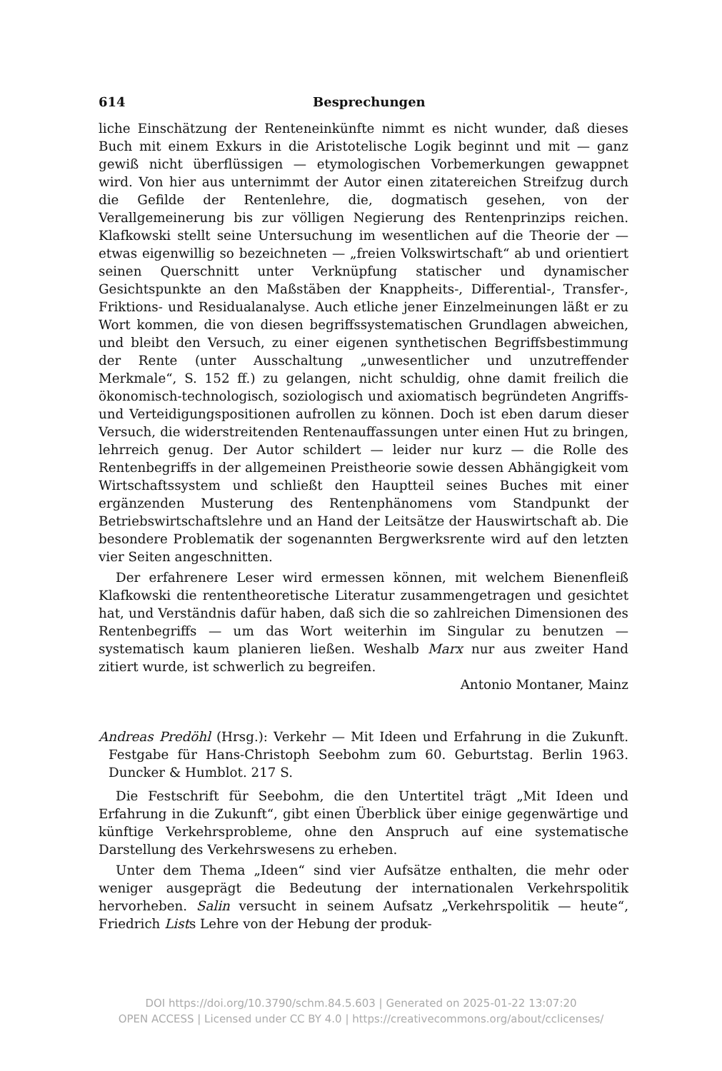614 Besprechungen
liche Einschätzung der Renteneinkünfte nimmt es nicht wunder, daß dieses Buch mit einem Exkurs in die Aristotelische Logik beginnt und mit — ganz gewiß nicht überflüssigen — etymologischen Vorbemerkungen gewappnet wird. Von hier aus unternimmt der Autor einen zitatereichen Streifzug durch die Gefilde der Rentenlehre, die, dogmatisch gesehen, von der Verallgemeinerung bis zur völligen Negierung des Rentenprinzips reichen. Klafkowski stellt seine Untersuchung im wesentlichen auf die Theorie der — etwas eigenwillig so bezeichneten — „freien Volkswirtschaft“ ab und orientiert seinen Querschnitt unter Verknüpfung statischer und dynamischer Gesichtspunkte an den Maßstäben der Knappheits-, Differential-, Transfer-, Friktions- und Residualanalyse. Auch etliche jener Einzelmeinungen läßt er zu Wort kommen, die von diesen begriffssystematischen Grundlagen abweichen, und bleibt den Versuch, zu einer eigenen synthetischen Begriffsbestimmung der Rente (unter Ausschaltung „unwesentlicher und unzutreffender Merkmale“, S. 152 ff.) zu gelangen, nicht schuldig, ohne damit freilich die ökonomisch-technologisch, soziologisch und axiomatisch begründeten Angriffs- und Verteidigungspositionen aufrollen zu können. Doch ist eben darum dieser Versuch, die widerstreitenden Rentenauffassungen unter einen Hut zu bringen, lehrreich genug. Der Autor schildert — leider nur kurz — die Rolle des Rentenbegriffs in der allgemeinen Preistheorie sowie dessen Abhängigkeit vom Wirtschaftssystem und schließt den Hauptteil seines Buches mit einer ergänzenden Musterung des Rentenphänomens vom Standpunkt der Betriebswirtschaftslehre und an Hand der Leitsätze der Hauswirtschaft ab. Die besondere Problematik der sogenannten Bergwerksrente wird auf den letzten vier Seiten angeschnitten.
Der erfahrenere Leser wird ermessen können, mit welchem Bienenfleiß Klafkowski die rententheoretische Literatur zusammengetragen und gesichtet hat, und Verständnis dafür haben, daß sich die so zahlreichen Dimensionen des Rentenbegriffs — um das Wort weiterhin im Singular zu benutzen — systematisch kaum planieren ließen. Weshalb Marx nur aus zweiter Hand zitiert wurde, ist schwerlich zu begreifen.
Antonio Montaner, Mainz
Andreas Predöhl (Hrsg.): Verkehr — Mit Ideen und Erfahrung in die Zukunft. Festgabe für Hans-Christoph Seebohm zum 60. Geburtstag. Berlin 1963. Duncker & Humblot. 217 S.
Die Festschrift für Seebohm, die den Untertitel trägt „Mit Ideen und Erfahrung in die Zukunft“, gibt einen Überblick über einige gegenwärtige und künftige Verkehrsprobleme, ohne den Anspruch auf eine systematische Darstellung des Verkehrswesens zu erheben.
Unter dem Thema „Ideen“ sind vier Aufsätze enthalten, die mehr oder weniger ausgeprägt die Bedeutung der internationalen Verkehrspolitik hervorheben. Salin versucht in seinem Aufsatz „Verkehrspolitik — heute“, Friedrich Lists Lehre von der Hebung der produk-
DOI https://doi.org/10.3790/schm.84.5.603 | Generated on 2025-01-22 13:07:20
OPEN ACCESS | Licensed under CC BY 4.0 | https://creativecommons.org/about/cclicenses/